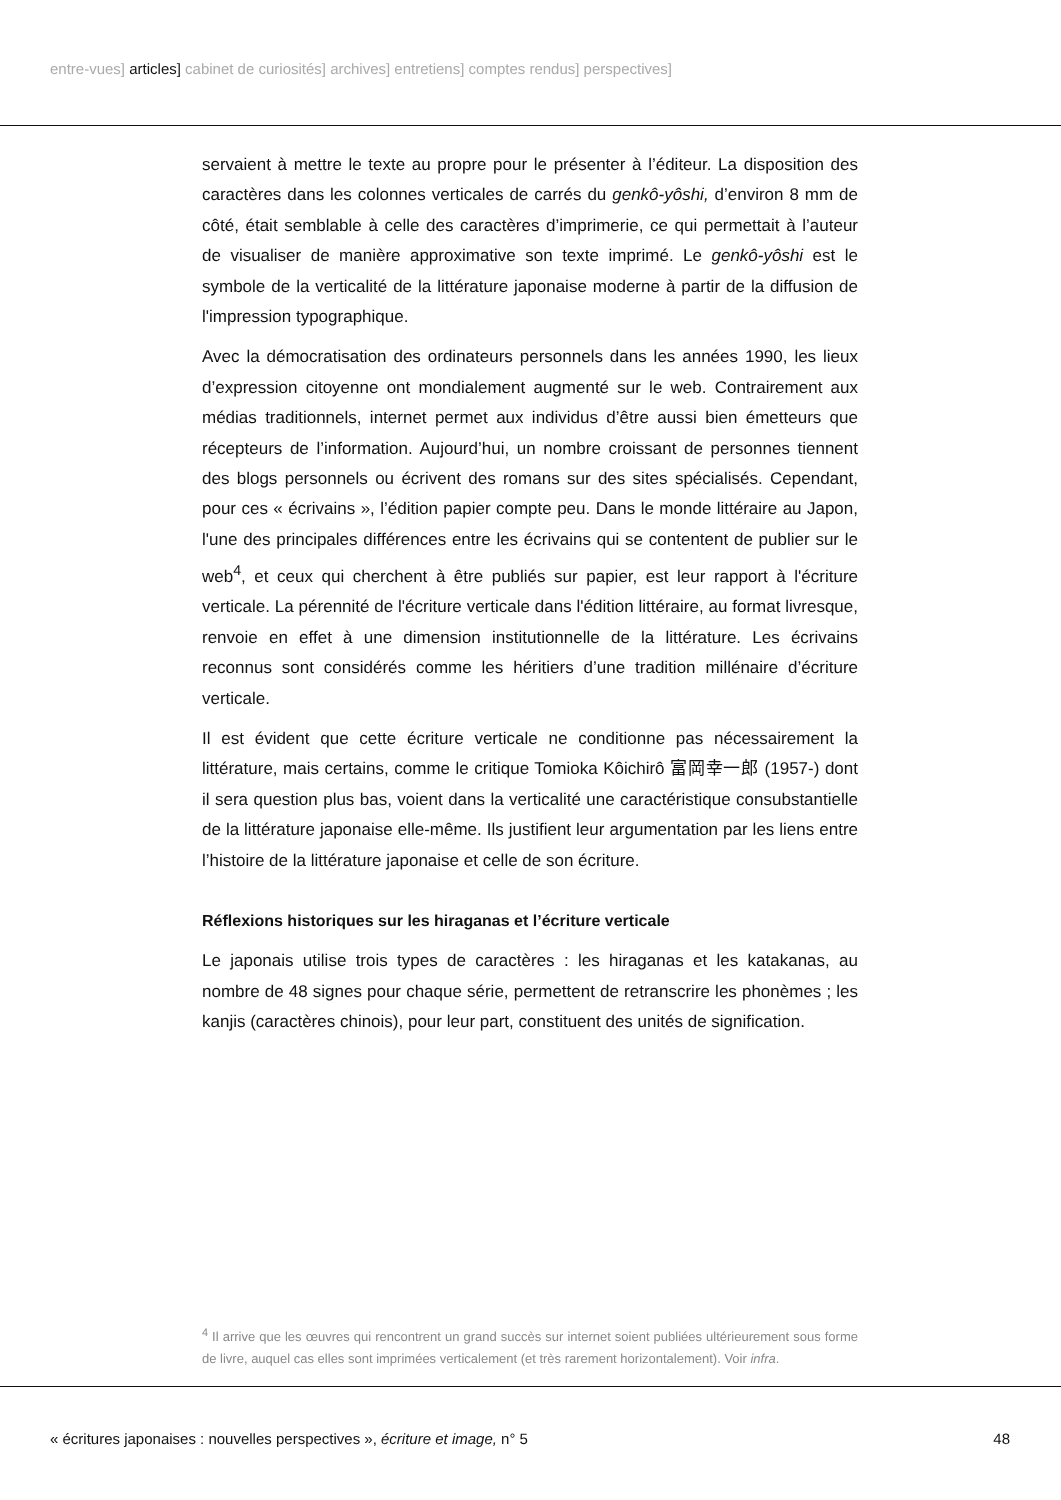entre-vues] articles] cabinet de curiosités] archives] entretiens] comptes rendus] perspectives]
servaient à mettre le texte au propre pour le présenter à l’éditeur. La disposition des caractères dans les colonnes verticales de carrés du genkô-yôshi, d’environ 8 mm de côté, était semblable à celle des caractères d’imprimerie, ce qui permettait à l’auteur de visualiser de manière approximative son texte imprimé. Le genkô-yôshi est le symbole de la verticalité de la littérature japonaise moderne à partir de la diffusion de l'impression typographique.
Avec la démocratisation des ordinateurs personnels dans les années 1990, les lieux d’expression citoyenne ont mondialement augmenté sur le web. Contrairement aux médias traditionnels, internet permet aux individus d’être aussi bien émetteurs que récepteurs de l’information. Aujourd’hui, un nombre croissant de personnes tiennent des blogs personnels ou écrivent des romans sur des sites spécialisés. Cependant, pour ces « écrivains », l’édition papier compte peu. Dans le monde littéraire au Japon, l'une des principales différences entre les écrivains qui se contentent de publier sur le web<sup>4</sup>, et ceux qui cherchent à être publiés sur papier, est leur rapport à l'écriture verticale. La pérennité de l'écriture verticale dans l'édition littéraire, au format livresque, renvoie en effet à une dimension institutionnelle de la littérature. Les écrivains reconnus sont considérés comme les héritiers d’une tradition millénaire d’écriture verticale.
Il est évident que cette écriture verticale ne conditionne pas nécessairement la littérature, mais certains, comme le critique Tomioka Kôichirô 富岡幸一郎 (1957-) dont il sera question plus bas, voient dans la verticalité une caractéristique consubstantielle de la littérature japonaise elle-même. Ils justifient leur argumentation par les liens entre l’histoire de la littérature japonaise et celle de son écriture.
Réflexions historiques sur les hiraganas et l’écriture verticale
Le japonais utilise trois types de caractères : les hiraganas et les katakanas, au nombre de 48 signes pour chaque série, permettent de retranscrire les phonèmes ; les kanjis (caractères chinois), pour leur part, constituent des unités de signification.
<sup>4</sup> Il arrive que les œuvres qui rencontrent un grand succès sur internet soient publiées ultérieurement sous forme de livre, auquel cas elles sont imprimées verticalement (et très rarement horizontalement). Voir infra.
« écritures japonaises : nouvelles perspectives », écriture et image, n° 5 48